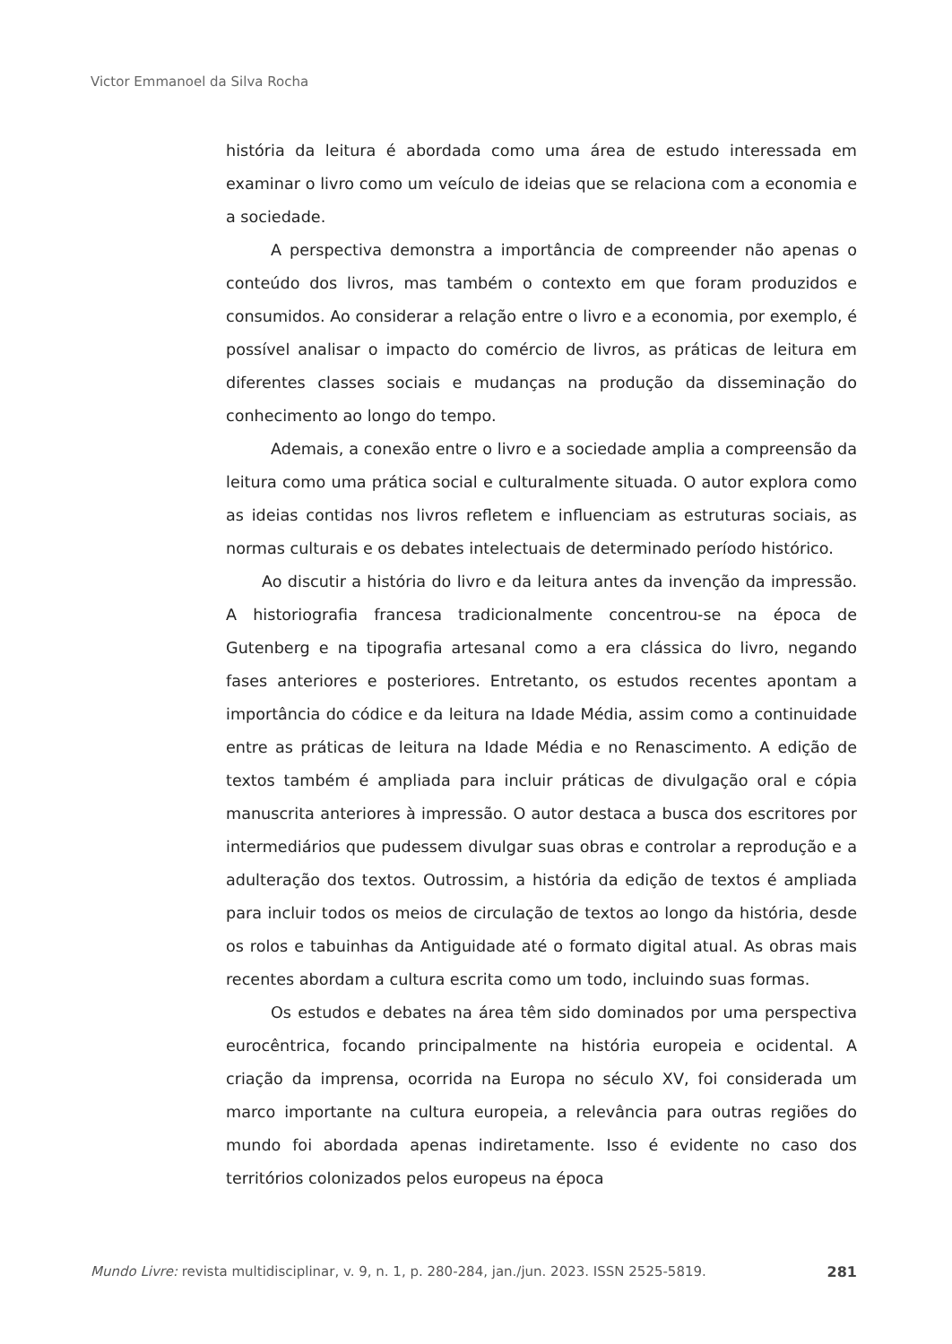Victor Emmanoel da Silva Rocha
história da leitura é abordada como uma área de estudo interessada em examinar o livro como um veículo de ideias que se relaciona com a economia e a sociedade.
A perspectiva demonstra a importância de compreender não apenas o conteúdo dos livros, mas também o contexto em que foram produzidos e consumidos. Ao considerar a relação entre o livro e a economia, por exemplo, é possível analisar o impacto do comércio de livros, as práticas de leitura em diferentes classes sociais e mudanças na produção da disseminação do conhecimento ao longo do tempo.
Ademais, a conexão entre o livro e a sociedade amplia a compreensão da leitura como uma prática social e culturalmente situada. O autor explora como as ideias contidas nos livros refletem e influenciam as estruturas sociais, as normas culturais e os debates intelectuais de determinado período histórico.
Ao discutir a história do livro e da leitura antes da invenção da impressão. A historiografia francesa tradicionalmente concentrou-se na época de Gutenberg e na tipografia artesanal como a era clássica do livro, negando fases anteriores e posteriores. Entretanto, os estudos recentes apontam a importância do códice e da leitura na Idade Média, assim como a continuidade entre as práticas de leitura na Idade Média e no Renascimento. A edição de textos também é ampliada para incluir práticas de divulgação oral e cópia manuscrita anteriores à impressão. O autor destaca a busca dos escritores por intermediários que pudessem divulgar suas obras e controlar a reprodução e a adulteração dos textos. Outrossim, a história da edição de textos é ampliada para incluir todos os meios de circulação de textos ao longo da história, desde os rolos e tabuinhas da Antiguidade até o formato digital atual. As obras mais recentes abordam a cultura escrita como um todo, incluindo suas formas.
Os estudos e debates na área têm sido dominados por uma perspectiva eurocêntrica, focando principalmente na história europeia e ocidental. A criação da imprensa, ocorrida na Europa no século XV, foi considerada um marco importante na cultura europeia, a relevância para outras regiões do mundo foi abordada apenas indiretamente. Isso é evidente no caso dos territórios colonizados pelos europeus na época
Mundo Livre: revista multidisciplinar, v. 9, n. 1, p. 280-284, jan./jun. 2023. ISSN 2525-5819. 281